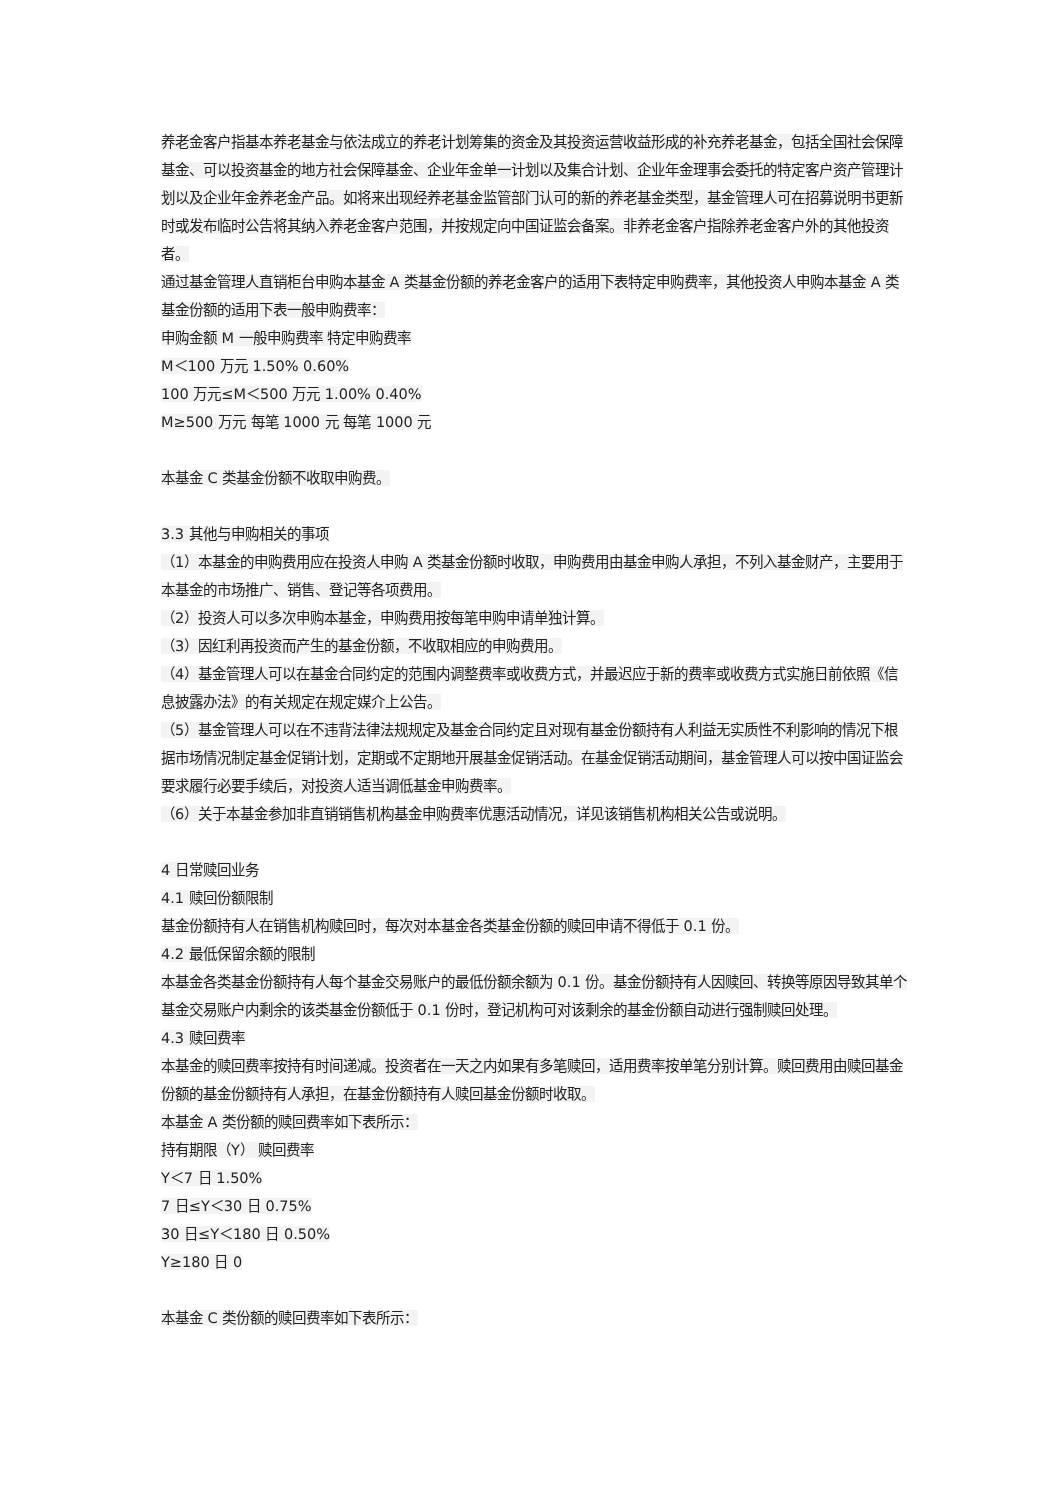养老金客户指基本养老基金与依法成立的养老计划筹集的资金及其投资运营收益形成的补充养老基金，包括全国社会保障基金、可以投资基金的地方社会保障基金、企业年金单一计划以及集合计划、企业年金理事会委托的特定客户资产管理计划以及企业年金养老金产品。如将来出现经养老基金监管部门认可的新的养老基金类型，基金管理人可在招募说明书更新时或发布临时公告将其纳入养老金客户范围，并按规定向中国证监会备案。非养老金客户指除养老金客户外的其他投资者。
通过基金管理人直销柜台申购本基金 A 类基金份额的养老金客户的适用下表特定申购费率，其他投资人申购本基金 A 类基金份额的适用下表一般申购费率：
申购金额 M 一般申购费率 特定申购费率
M＜100 万元 1.50% 0.60%
100 万元≤M＜500 万元 1.00% 0.40%
M≥500 万元 每笔 1000 元 每笔 1000 元
本基金 C 类基金份额不收取申购费。
3.3 其他与申购相关的事项
（1）本基金的申购费用应在投资人申购 A 类基金份额时收取，申购费用由基金申购人承担，不列入基金财产，主要用于本基金的市场推广、销售、登记等各项费用。
（2）投资人可以多次申购本基金，申购费用按每笔申购申请单独计算。
（3）因红利再投资而产生的基金份额，不收取相应的申购费用。
（4）基金管理人可以在基金合同约定的范围内调整费率或收费方式，并最迟应于新的费率或收费方式实施日前依照《信息披露办法》的有关规定在规定媒介上公告。
（5）基金管理人可以在不违背法律法规规定及基金合同约定且对现有基金份额持有人利益无实质性不利影响的情况下根据市场情况制定基金促销计划，定期或不定期地开展基金促销活动。在基金促销活动期间，基金管理人可以按中国证监会要求履行必要手续后，对投资人适当调低基金申购费率。
（6）关于本基金参加非直销销售机构基金申购费率优惠活动情况，详见该销售机构相关公告或说明。
4 日常赎回业务
4.1 赎回份额限制
基金份额持有人在销售机构赎回时，每次对本基金各类基金份额的赎回申请不得低于 0.1 份。
4.2 最低保留余额的限制
本基金各类基金份额持有人每个基金交易账户的最低份额余额为 0.1 份。基金份额持有人因赎回、转换等原因导致其单个基金交易账户内剩余的该类基金份额低于 0.1 份时，登记机构可对该剩余的基金份额自动进行强制赎回处理。
4.3 赎回费率
本基金的赎回费率按持有时间递减。投资者在一天之内如果有多笔赎回，适用费率按单笔分别计算。赎回费用由赎回基金份额的基金份额持有人承担，在基金份额持有人赎回基金份额时收取。
本基金 A 类份额的赎回费率如下表所示：
持有期限（Y） 赎回费率
Y＜7 日 1.50%
7 日≤Y＜30 日 0.75%
30 日≤Y＜180 日 0.50%
Y≥180 日 0
本基金 C 类份额的赎回费率如下表所示：